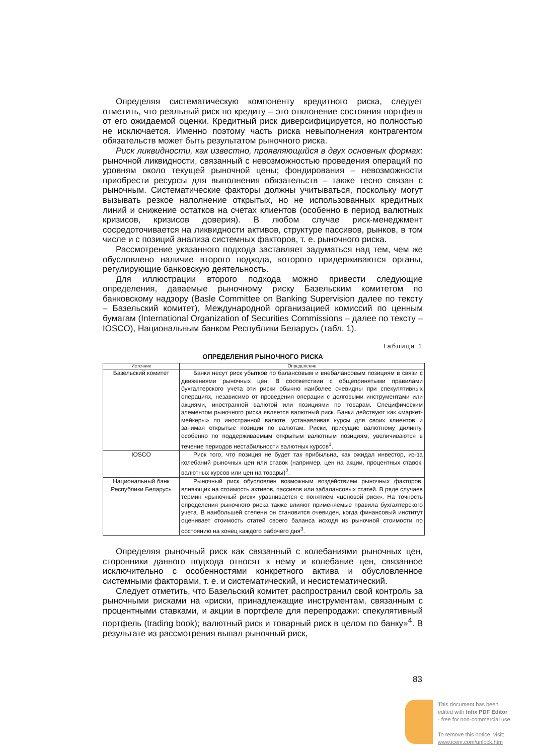Определяя систематическую компоненту кредитного риска, следует отметить, что реальный риск по кредиту – это отклонение состояния портфеля от его ожидаемой оценки. Кредитный риск диверсифицируется, но полностью не исключается. Именно поэтому часть риска невыполнения контрагентом обязательств может быть результатом рыночного риска.
Риск ликвидности, как известно, проявляющийся в двух основных формах: рыночной ликвидности, связанный с невозможностью проведения операций по уровням около текущей рыночной цены; фондирования – невозможности приобрести ресурсы для выполнения обязательств – также тесно связан с рыночным. Систематические факторы должны учитываться, поскольку могут вызывать резкое наполнение открытых, но не использованных кредитных линий и снижение остатков на счетах клиентов (особенно в период валютных кризисов, кризисов доверия). В любом случае риск-менеджмент сосредоточивается на ликвидности активов, структуре пассивов, рынков, в том числе и с позиций анализа системных факторов, т. е. рыночного риска.
Рассмотрение указанного подхода заставляет задуматься над тем, чем же обусловлено наличие второго подхода, которого придерживаются органы, регулирующие банковскую деятельность.
Для иллюстрации второго подхода можно привести следующие определения, даваемые рыночному риску Базельским комитетом по банковскому надзору (Basle Committee on Banking Supervision далее по тексту – Базельский комитет), Международной организацией комиссий по ценным бумагам (International Organization of Securities Commissions – далее по тексту – IOSCO), Национальным банком Республики Беларусь (табл. 1).
Таблица 1
ОПРЕДЕЛЕНИЯ РЫНОЧНОГО РИСКА
| Источник | Определение |
| --- | --- |
| Базельский комитет | Банки несут риск убытков по балансовым и внебалансовым позициям в связи с движениями рыночных цен. В соответствии с общепринятыми правилами бухгалтерского учета эти риски обычно наиболее очевидны при спекулятивных операциях, независимо от проведения операции с долговыми инструментами или акциями, иностранной валютой или позициями по товарам. Специфическим элементом рыночного риска является валютный риск. Банки действуют как «маркет-мейкеры» по иностранной валюте, устанавливая курсы для своих клиентов и занимая открытые позиции по валютам. Риски, присущие валютному дилингу, особенно по поддерживаемым открытым валютным позициям, увеличиваются в течение периодов нестабильности валютных курсов<sup>1</sup>. |
| IOSCO | Риск того, что позиция не будет так прибыльна, как ожидал инвестор, из-за колебаний рыночных цен или ставок (например, цен на акции, процентных ставок, валютных курсов или цен на товары)<sup>2</sup>. |
| Национальный банк Республики Беларусь | Рыночный риск обусловлен возможным воздействием рыночных факторов, влияющих на стоимость активов, пассивов или забалансовых статей. В ряде случаев термин «рыночный риск» уравнивается с понятием «ценовой риск». На точность определения рыночного риска также влияют применяемые правила бухгалтерского учета. В наибольшей степени он становится очевиден, когда финансовый институт оценивает стоимость статей своего баланса исходя из рыночной стоимости по состоянию на конец каждого рабочего дня<sup>3</sup>. |
Определяя рыночный риск как связанный с колебаниями рыночных цен, сторонники данного подхода относят к нему и колебание цен, связанное исключительно с особенностями конкретного актива и обусловленное системными факторами, т. е. и систематический, и несистематический.
Следует отметить, что Базельский комитет распространил свой контроль за рыночными рисками на «риски, принадлежащие инструментам, связанным с процентными ставками, и акции в портфеле для перепродажи: спекулятивный портфель (trading book); валютный риск и товарный риск в целом по банку»<sup>4</sup>. В результате из рассмотрения выпал рыночный риск,
83
This document has been
edited with Infix PDF Editor
- free for non-commercial use.
To remove this notice, visit:
www.iceni.com/unlock.htm